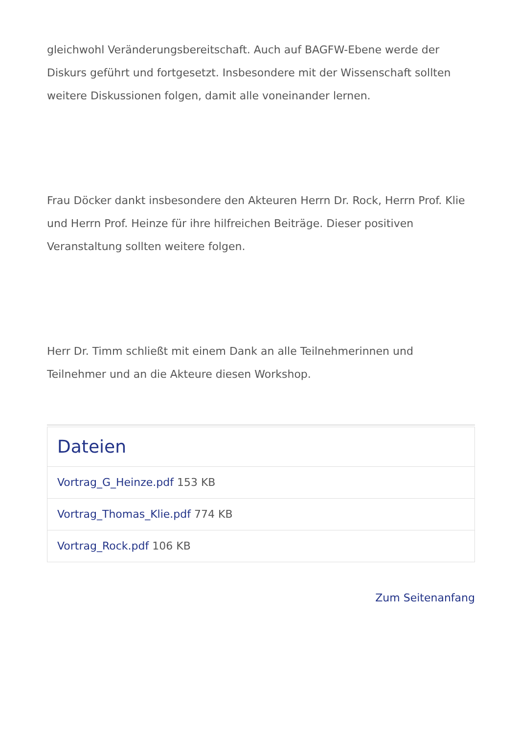gleichwohl Veränderungsbereitschaft. Auch auf BAGFW-Ebene werde der Diskurs geführt und fortgesetzt. Insbesondere mit der Wissenschaft sollten weitere Diskussionen folgen, damit alle voneinander lernen.
Frau Döcker dankt insbesondere den Akteuren Herrn Dr. Rock, Herrn Prof. Klie und Herrn Prof. Heinze für ihre hilfreichen Beiträge. Dieser positiven Veranstaltung sollten weitere folgen.
Herr Dr. Timm schließt mit einem Dank an alle Teilnehmerinnen und Teilnehmer und an die Akteure diesen Workshop.
Dateien
Vortrag_G_Heinze.pdf 153 KB
Vortrag_Thomas_Klie.pdf 774 KB
Vortrag_Rock.pdf 106 KB
Zum Seitenanfang